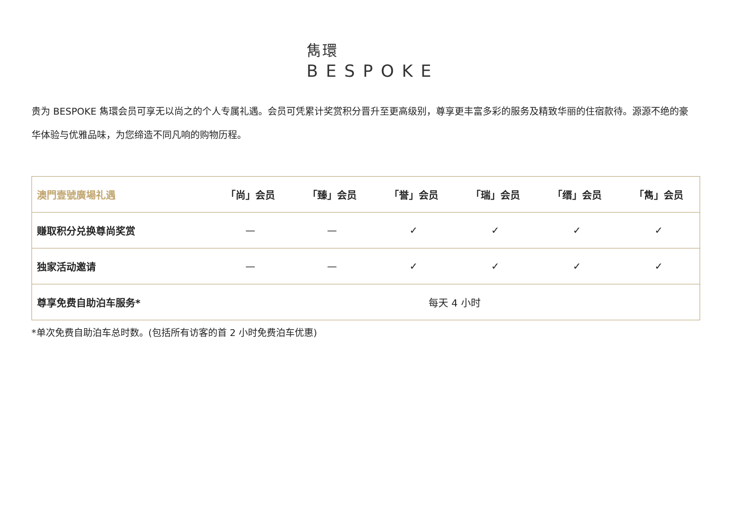雋環
BESPOKE
贵为 BESPOKE 雋環会员可享无以尚之的个人专属礼遇。会员可凭累计奖赏积分晋升至更高级别，尊享更丰富多彩的服务及精致华丽的住宿款待。源源不绝的豪华体验与优雅品味，为您缔造不同凡响的购物历程。
| 澳門壹號廣場礼遇 | 「尚」会员 | 「臻」会员 | 「誉」会员 | 「瑞」会员 | 「缙」会员 | 「雋」会员 |
| --- | --- | --- | --- | --- | --- | --- |
| 赚取积分兑换尊尚奖赏 | — | — | ✓ | ✓ | ✓ | ✓ |
| 独家活动邀请 | — | — | ✓ | ✓ | ✓ | ✓ |
| 尊享免费自助泊车服务* | 每天 4 小时 | | | | | |
*单次免费自助泊车总时数。(包括所有访客的首 2 小时免费泊车优惠)